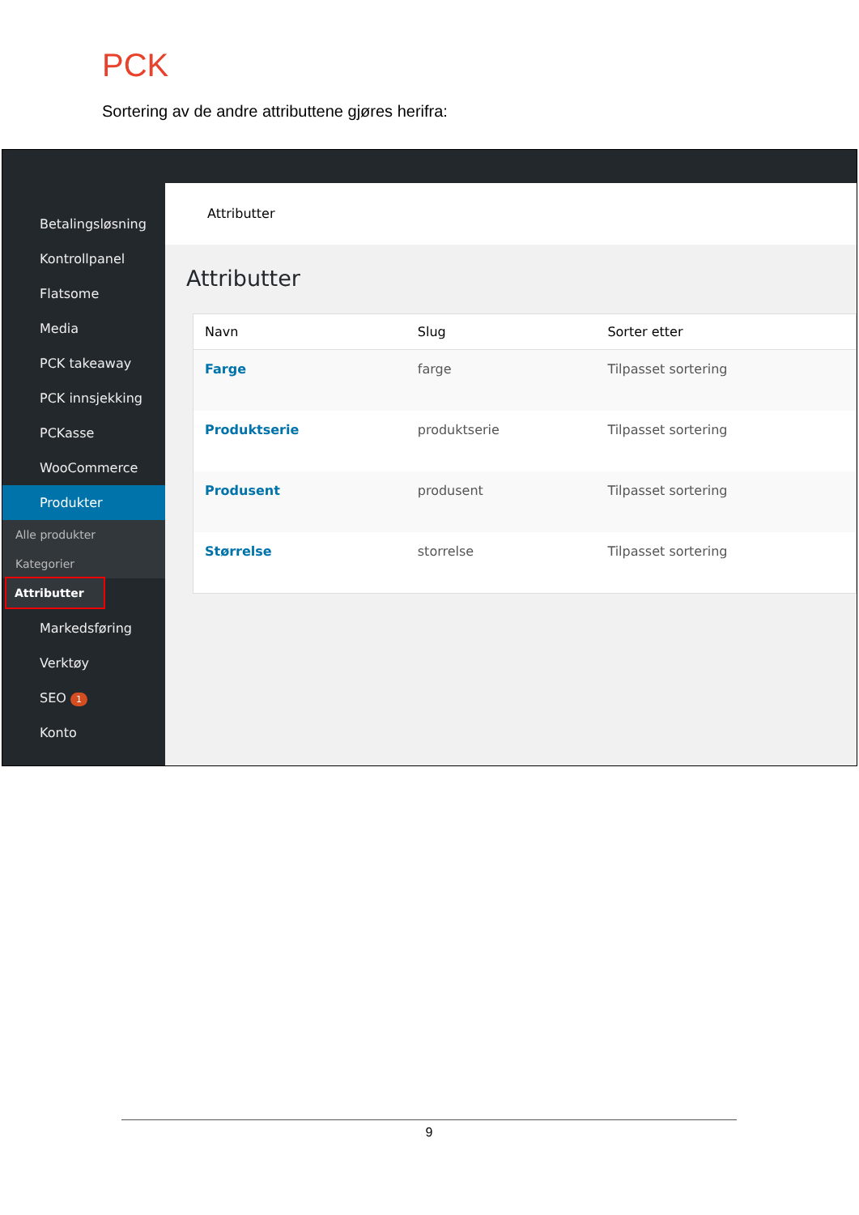PCK
Sortering av de andre attributtene gjøres herifra:
Betalingsløsning
Kontrollpanel
Flatsome
Media
PCK takeaway
PCK innsjekking
PCKasse
WooCommerce
Produkter
Alle produkter
Kategorier
Attributter
Markedsføring
Verktøy
SEO 1
Konto
Attributter
Attributter
| Navn | Slug | Sorter etter |
| --- | --- | --- |
| Farge | farge | Tilpasset sortering |
| Produktserie | produktserie | Tilpasset sortering |
| Produsent | produsent | Tilpasset sortering |
| Størrelse | storrelse | Tilpasset sortering |
9